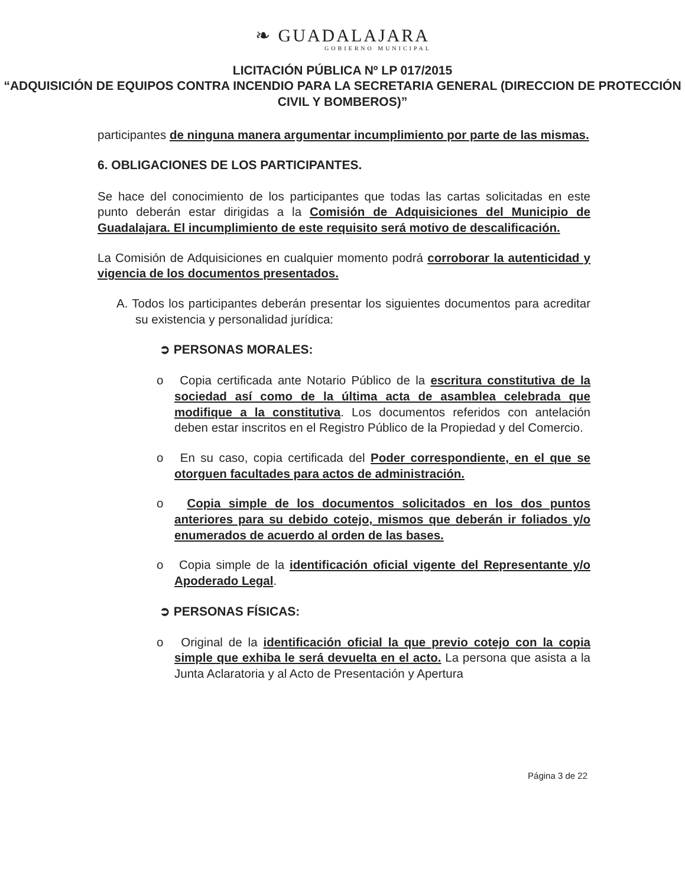❧ GUADALAJARA
GOBIERNO MUNICIPAL
LICITACIÓN PÚBLICA Nº LP 017/2015
“ADQUISICIÓN DE EQUIPOS CONTRA INCENDIO PARA LA SECRETARIA GENERAL (DIRECCION DE PROTECCIÓN CIVIL Y BOMBEROS)”
participantes de ninguna manera argumentar incumplimiento por parte de las mismas.
6. OBLIGACIONES DE LOS PARTICIPANTES.
Se hace del conocimiento de los participantes que todas las cartas solicitadas en este punto deberán estar dirigidas a la Comisión de Adquisiciones del Municipio de Guadalajara. El incumplimiento de este requisito será motivo de descalificación.
La Comisión de Adquisiciones en cualquier momento podrá corroborar la autenticidad y vigencia de los documentos presentados.
A. Todos los participantes deberán presentar los siguientes documentos para acreditar su existencia y personalidad jurídica:
➲ PERSONAS MORALES:
o Copia certificada ante Notario Público de la escritura constitutiva de la sociedad así como de la última acta de asamblea celebrada que modifique a la constitutiva. Los documentos referidos con antelación deben estar inscritos en el Registro Público de la Propiedad y del Comercio.
o En su caso, copia certificada del Poder correspondiente, en el que se otorguen facultades para actos de administración.
o Copia simple de los documentos solicitados en los dos puntos anteriores para su debido cotejo, mismos que deberán ir foliados y/o enumerados de acuerdo al orden de las bases.
o Copia simple de la identificación oficial vigente del Representante y/o Apoderado Legal.
➲ PERSONAS FÍSICAS:
o Original de la identificación oficial la que previo cotejo con la copia simple que exhiba le será devuelta en el acto. La persona que asista a la Junta Aclaratoria y al Acto de Presentación y Apertura
Página 3 de 22